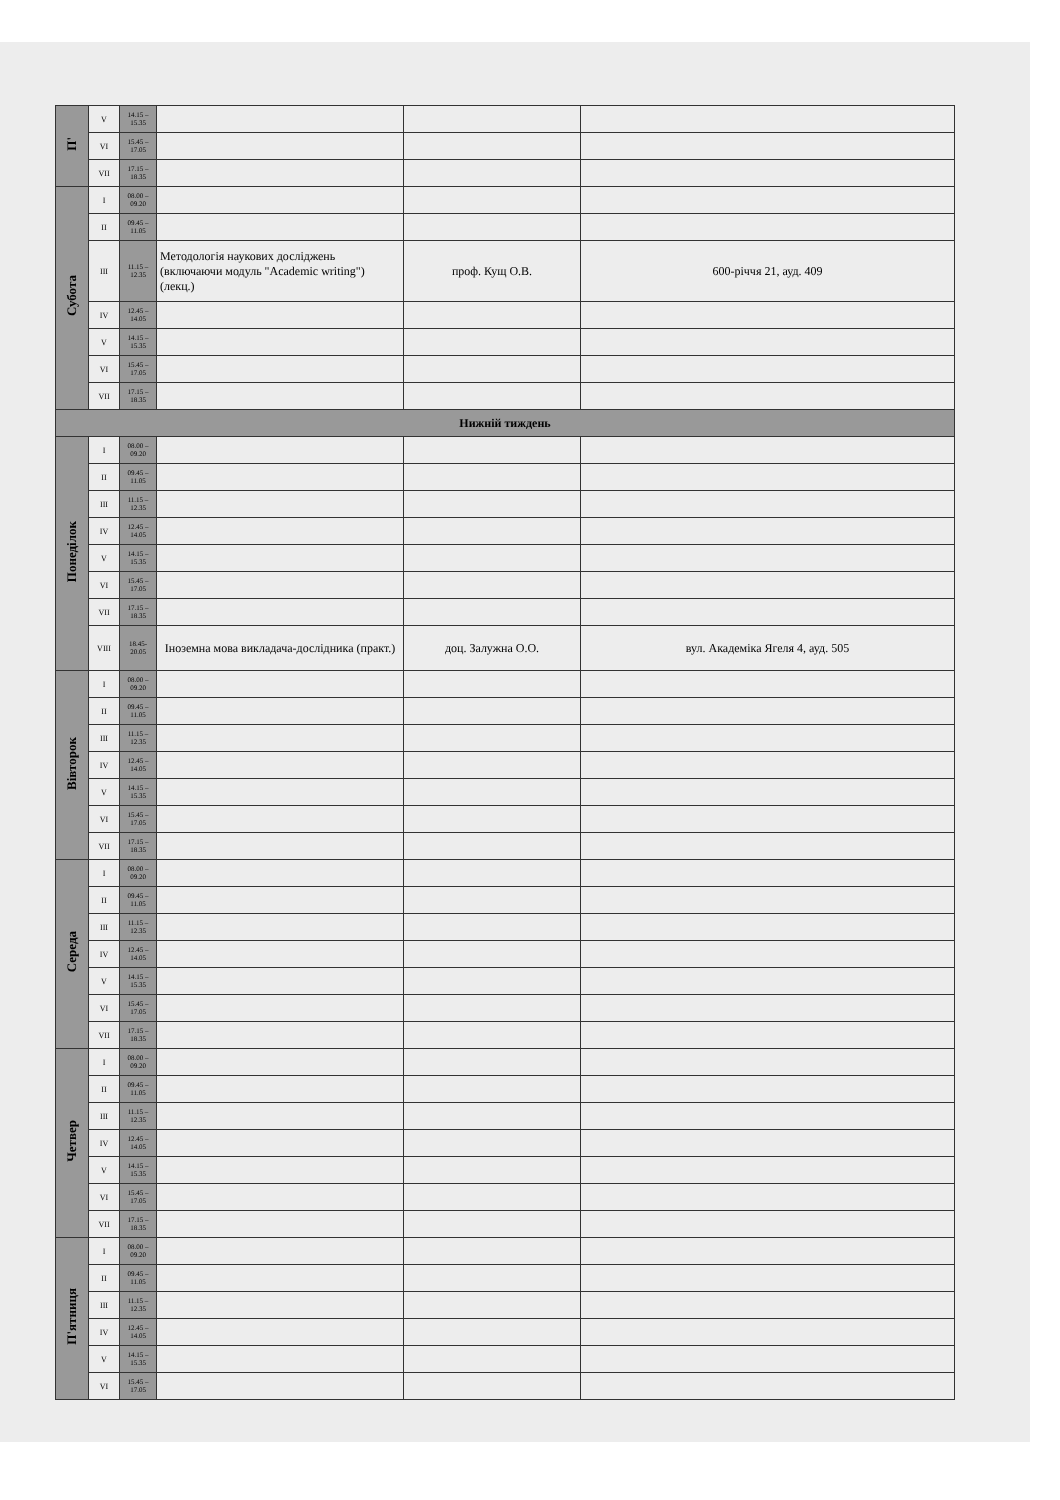| П' | V | 14.15 – 15.35 | | | |
| | VI | 15.45 – 17.05 | | | |
| | VII | 17.15 – 18.35 | | | |
| Субота | I | 08.00 – 09.20 | | | |
| | II | 09.45 – 11.05 | | | |
| | III | 11.15 – 12.35 | Методологія наукових досліджень (включаючи модуль "Academic writing") (лекц.) | проф. Кущ О.В. | 600-річчя 21, ауд. 409 |
| | IV | 12.45 – 14.05 | | | |
| | V | 14.15 – 15.35 | | | |
| | VI | 15.45 – 17.05 | | | |
| | VII | 17.15 – 18.35 | | | |
| Нижній тиждень | | | | | |
| Понеділок | I | 08.00 – 09.20 | | | |
| | II | 09.45 – 11.05 | | | |
| | III | 11.15 – 12.35 | | | |
| | IV | 12.45 – 14.05 | | | |
| | V | 14.15 – 15.35 | | | |
| | VI | 15.45 – 17.05 | | | |
| | VII | 17.15 – 18.35 | | | |
| | VIII | 18.45- 20.05 | Іноземна мова викладача-дослідника (практ.) | доц. Залужна О.О. | вул. Академіка Ягеля 4, ауд. 505 |
| Вівторок | I | 08.00 – 09.20 | | | |
| | II | 09.45 – 11.05 | | | |
| | III | 11.15 – 12.35 | | | |
| | IV | 12.45 – 14.05 | | | |
| | V | 14.15 – 15.35 | | | |
| | VI | 15.45 – 17.05 | | | |
| | VII | 17.15 – 18.35 | | | |
| Середа | I | 08.00 – 09.20 | | | |
| | II | 09.45 – 11.05 | | | |
| | III | 11.15 – 12.35 | | | |
| | IV | 12.45 – 14.05 | | | |
| | V | 14.15 – 15.35 | | | |
| | VI | 15.45 – 17.05 | | | |
| | VII | 17.15 – 18.35 | | | |
| Четвер | I | 08.00 – 09.20 | | | |
| | II | 09.45 – 11.05 | | | |
| | III | 11.15 – 12.35 | | | |
| | IV | 12.45 – 14.05 | | | |
| | V | 14.15 – 15.35 | | | |
| | VI | 15.45 – 17.05 | | | |
| | VII | 17.15 – 18.35 | | | |
| П'ятниця | I | 08.00 – 09.20 | | | |
| | II | 09.45 – 11.05 | | | |
| | III | 11.15 – 12.35 | | | |
| | IV | 12.45 – 14.05 | | | |
| | V | 14.15 – 15.35 | | | |
| | VI | 15.45 – 17.05 | | | |